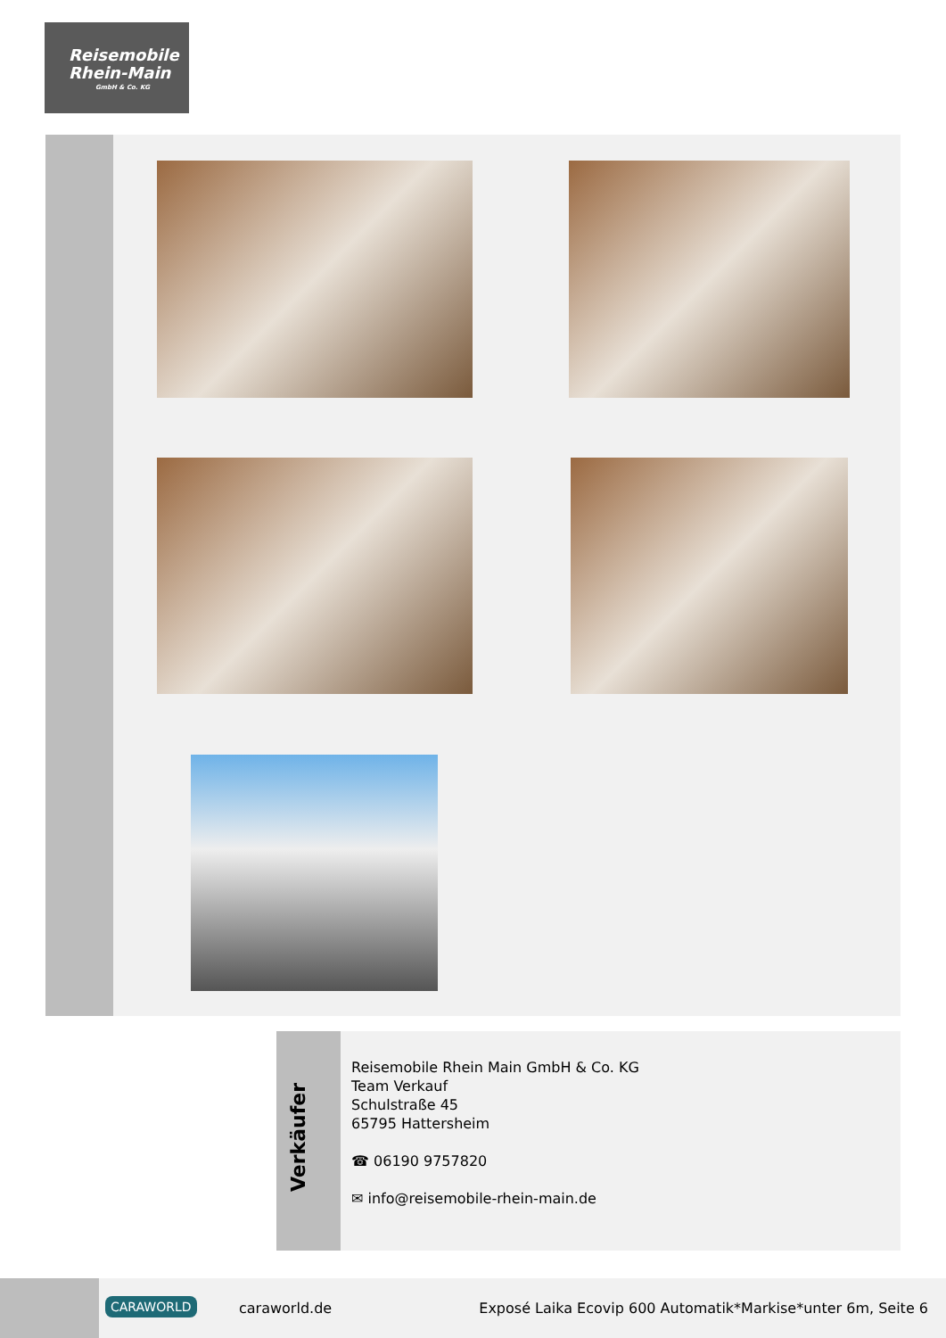Reisemobile
Rhein-Main
GmbH & Co. KG
Verkäufer
Reisemobile Rhein Main GmbH & Co. KG
Team Verkauf
Schulstraße 45
65795 Hattersheim
☎ 06190 9757820
✉ info@reisemobile-rhein-main.de
CARAWORLD caraworld.de
Exposé Laika Ecovip 600 Automatik*Markise*unter 6m, Seite 6